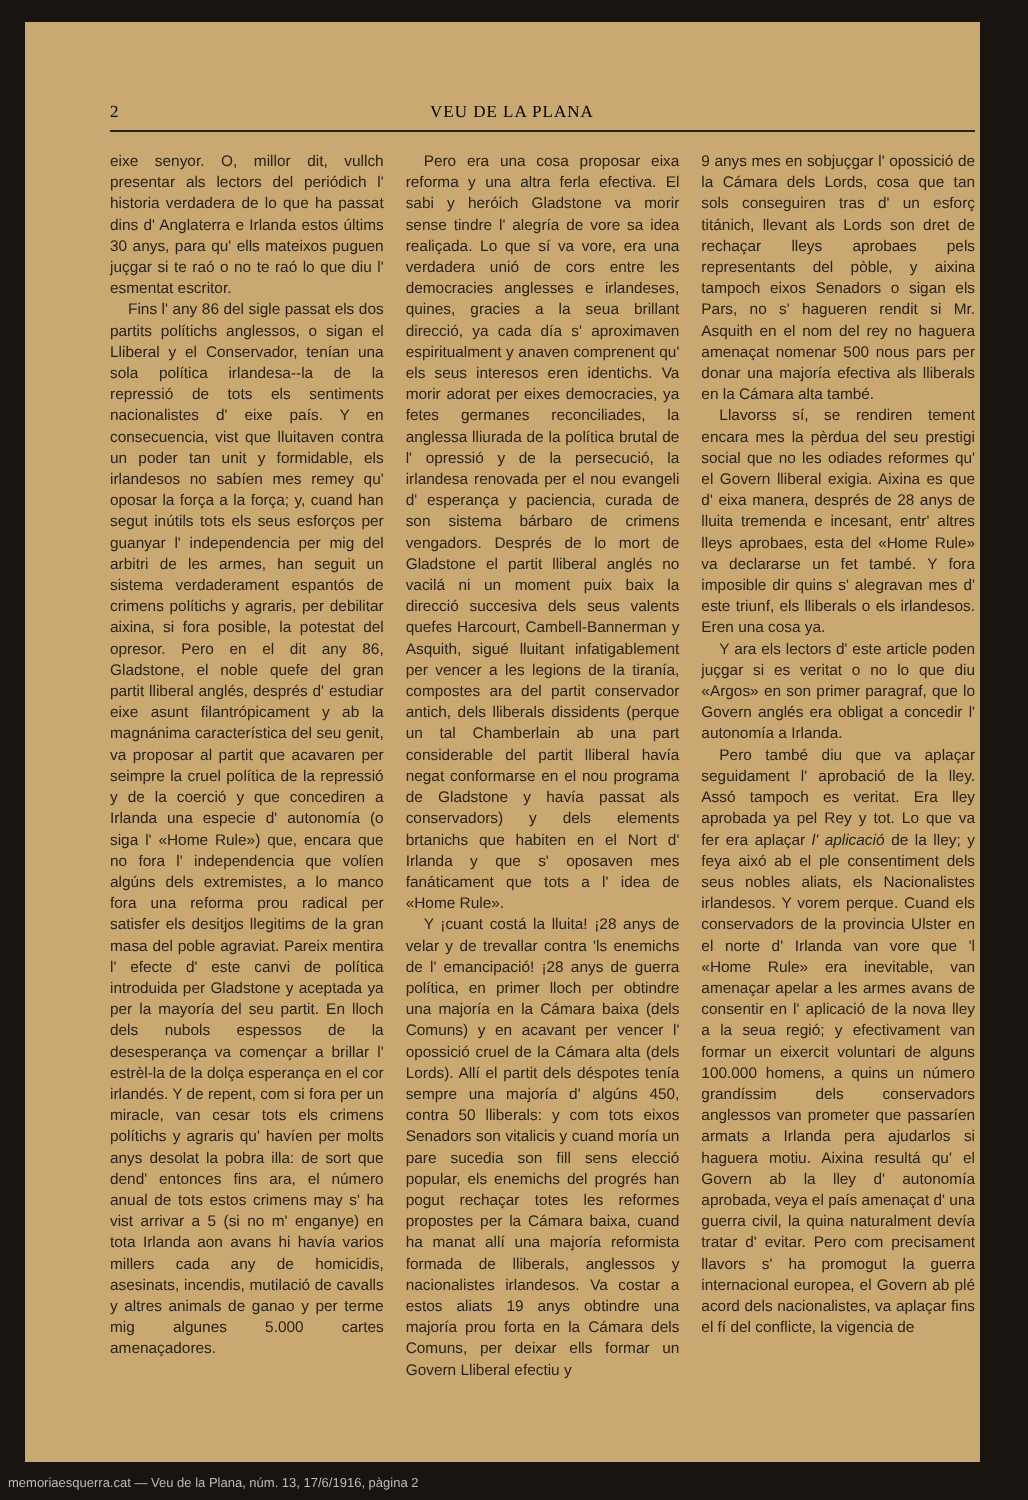2 VEU DE LA PLANA
eixe senyor. O, millor dit, vullch presentar als lectors del periódich l' historia verdadera de lo que ha passat dins d' Anglaterra e Irlanda estos últims 30 anys, para qu' ells mateixos puguen juçgar si te raó o no te raó lo que diu l' esmentat escritor.
Fins l' any 86 del sigle passat els dos partits polítichs anglessos, o sigan el Lliberal y el Conservador, tenían una sola política irlandesa--la de la repressió de tots els sentiments nacionalistes d' eixe país. Y en consecuencia, vist que lluitaven contra un poder tan unit y formidable, els irlandesos no sabíen mes remey qu' oposar la força a la força; y, cuand han segut inútils tots els seus esforços per guanyar l' independencia per mig del arbitri de les armes, han seguit un sistema verdaderament espantós de crimens polítichs y agraris, per debilitar aixina, si fora posible, la potestat del opresor. Pero en el dit any 86, Gladstone, el noble quefe del gran partit lliberal anglés, després d' estudiar eixe asunt filantrópicament y ab la magnánima característica del seu genit, va proposar al partit que acavaren per seimpre la cruel política de la repressió y de la coerció y que concediren a Irlanda una especie d' autonomía (o siga l' «Home Rule») que, encara que no fora l' independencia que volíen algúns dels extremistes, a lo manco fora una reforma prou radical per satisfer els desitjos llegitims de la gran masa del poble agraviat. Pareix mentira l' efecte d' este canvi de política introduida per Gladstone y aceptada ya per la mayoría del seu partit. En lloch dels nubols espessos de la desesperança va començar a brillar l' estrèl-la de la dolça esperança en el cor irlandés. Y de repent, com si fora per un miracle, van cesar tots els crimens polítichs y agraris qu' havíen per molts anys desolat la pobra illa: de sort que dend' entonces fins ara, el número anual de tots estos crimens may s' ha vist arrivar a 5 (si no m' enganye) en tota Irlanda aon avans hi havía varios millers cada any de homicidis, asesinats, incendis, mutilació de cavalls y altres animals de ganao y per terme mig algunes 5.000 cartes amenaçadores.
Pero era una cosa proposar eixa reforma y una altra ferla efectiva. El sabi y heróich Gladstone va morir sense tindre l' alegría de vore sa idea realiçada. Lo que sí va vore, era una verdadera unió de cors entre les democracies anglesses e irlandeses, quines, gracies a la seua brillant direcció, ya cada día s' aproximaven espiritualment y anaven comprenent qu' els seus interesos eren identichs. Va morir adorat per eixes democracies, ya fetes germanes reconciliades, la anglessa lliurada de la política brutal de l' opressió y de la persecució, la irlandesa renovada per el nou evangeli d' esperança y paciencia, curada de son sistema bárbaro de crimens vengadors. Després de lo mort de Gladstone el partit lliberal anglés no vacilá ni un moment puix baix la direcció succesiva dels seus valents quefes Harcourt, Cambell-Bannerman y Asquith, sigué lluitant infatigablement per vencer a les legions de la tiranía, compostes ara del partit conservador antich, dels lliberals dissidents (perque un tal Chamberlain ab una part considerable del partit lliberal havía negat conformarse en el nou programa de Gladstone y havía passat als conservadors) y dels elements brtanichs que habiten en el Nort d' Irlanda y que s' oposaven mes fanáticament que tots a l' idea de «Home Rule».
Y ¡cuant costá la lluita! ¡28 anys de velar y de trevallar contra 'ls enemichs de l' emancipació! ¡28 anys de guerra política, en primer lloch per obtindre una majoría en la Cámara baixa (dels Comuns) y en acavant per vencer l' opossició cruel de la Cámara alta (dels Lords). Allí el partit dels déspotes tenía sempre una majoría d' algúns 450, contra 50 lliberals: y com tots eixos Senadors son vitalicis y cuand moría un pare sucedia son fill sens elecció popular, els enemichs del progrés han pogut rechaçar totes les reformes propostes per la Cámara baixa, cuand ha manat allí una majoría reformista formada de lliberals, anglessos y nacionalistes irlandesos. Va costar a estos aliats 19 anys obtindre una majoría prou forta en la Cámara dels Comuns, per deixar ells formar un Govern Lliberal efectiu y
9 anys mes en sobjuçgar l' opossició de la Cámara dels Lords, cosa que tan sols conseguiren tras d' un esforç titánich, llevant als Lords son dret de rechaçar lleys aprobaes pels representants del pòble, y aixina tampoch eixos Senadors o sigan els Pars, no s' hagueren rendit si Mr. Asquith en el nom del rey no haguera amenaçat nomenar 500 nous pars per donar una majoría efectiva als lliberals en la Cámara alta també.
Llavorss sí, se rendiren tement encara mes la pèrdua del seu prestigi social que no les odiades reformes qu' el Govern lliberal exigia. Aixina es que d' eixa manera, després de 28 anys de lluita tremenda e incesant, entr' altres lleys aprobaes, esta del «Home Rule» va declararse un fet també. Y fora imposible dir quins s' alegravan mes d' este triunf, els lliberals o els irlandesos. Eren una cosa ya.
Y ara els lectors d' este article poden juçgar si es veritat o no lo que diu «Argos» en son primer paragraf, que lo Govern anglés era obligat a concedir l' autonomía a Irlanda.
Pero també diu que va aplaçar seguidament l' aprobació de la lley. Assó tampoch es veritat. Era lley aprobada ya pel Rey y tot. Lo que va fer era aplaçar l' aplicació de la lley; y feya aixó ab el ple consentiment dels seus nobles aliats, els Nacionalistes irlandesos. Y vorem perque. Cuand els conservadors de la provincia Ulster en el norte d' Irlanda van vore que 'l «Home Rule» era inevitable, van amenaçar apelar a les armes avans de consentir en l' aplicació de la nova lley a la seua regió; y efectivament van formar un eixercit voluntari de alguns 100.000 homens, a quins un número grandíssim dels conservadors anglessos van prometer que passaríen armats a Irlanda pera ajudarlos si haguera motiu. Aixina resultá qu' el Govern ab la lley d' autonomía aprobada, veya el país amenaçat d' una guerra civil, la quina naturalment devía tratar d' evitar. Pero com precisament llavors s' ha promogut la guerra internacional europea, el Govern ab plé acord dels nacionalistes, va aplaçar fins el fí del conflicte, la vigencia de
memoriaesquerra.cat — Veu de la Plana, núm. 13, 17/6/1916, pàgina 2